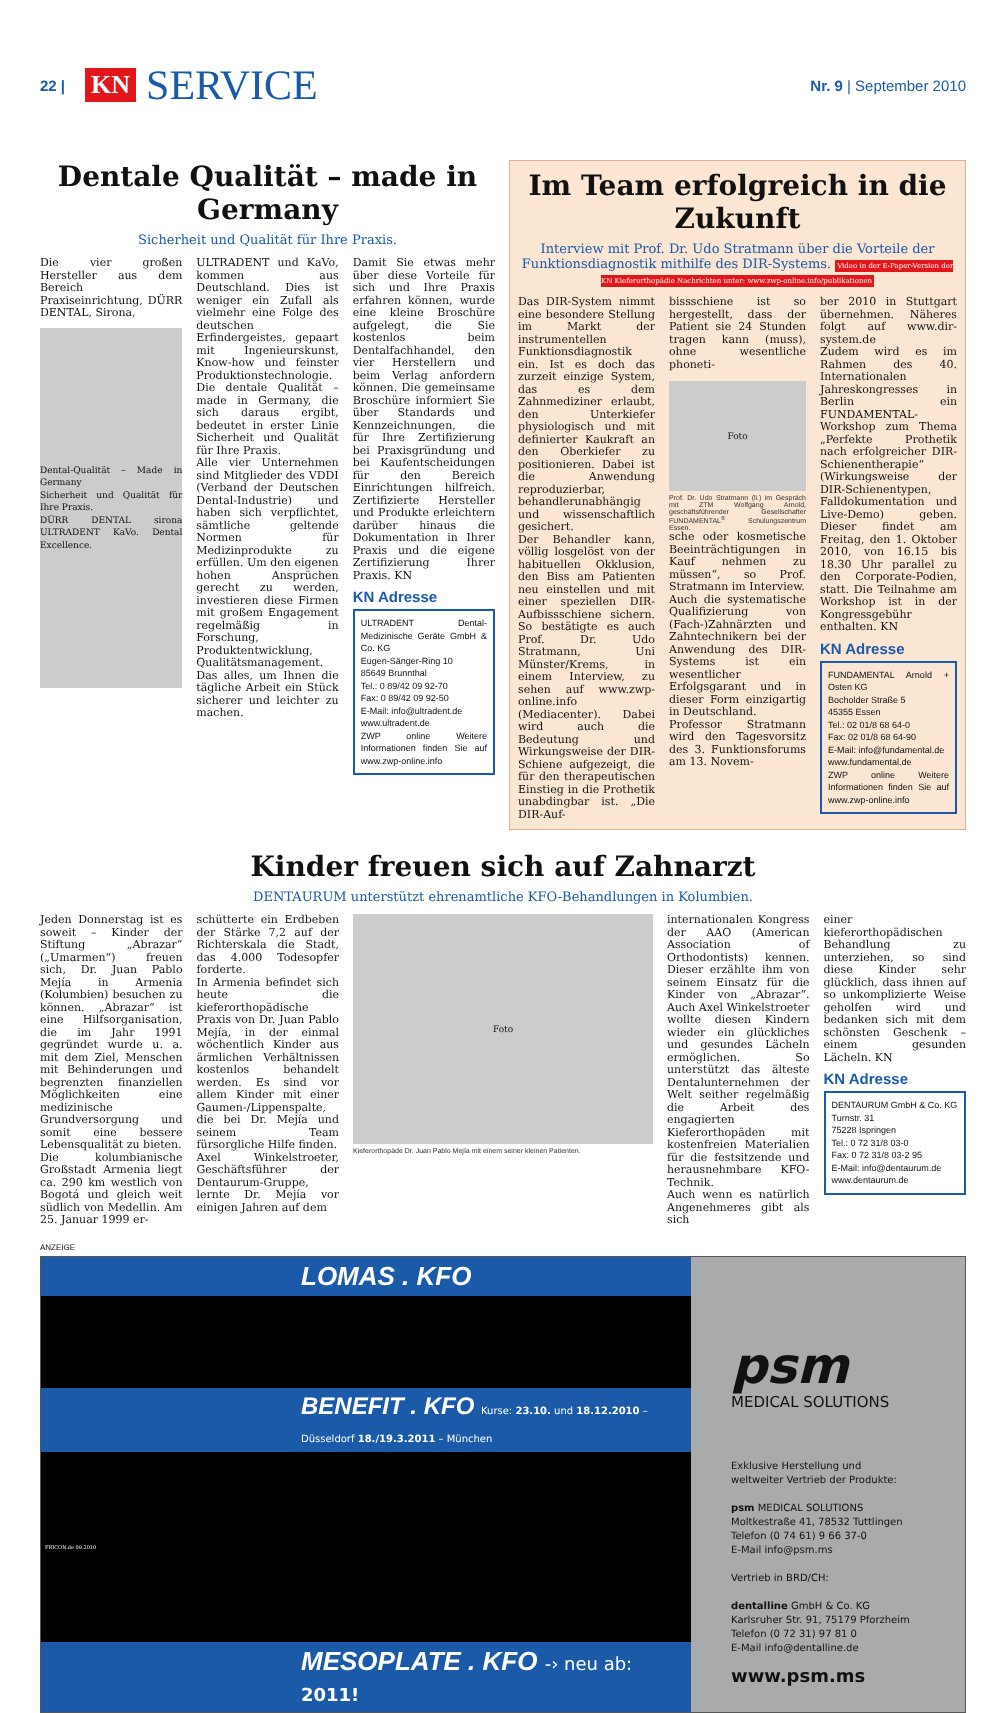22 | KN SERVICE Nr. 9 | September 2010
Dentale Qualität – made in Germany
Sicherheit und Qualität für Ihre Praxis.
Die vier großen Hersteller aus dem Bereich Praxiseinrichtung, DÜRR DENTAL, Sirona,
Dental-Qualität – Made in Germany
Sicherheit und Qualität für Ihre Praxis.
DÜRR DENTAL sirona ULTRADENT KaVo. Dental Excellence.
ULTRADENT und KaVo, kommen aus Deutschland. Dies ist weniger ein Zufall als vielmehr eine Folge des deutschen Erfindergeistes, gepaart mit Ingenieurskunst, Know-how und feinster Produktionstechnologie. Die dentale Qualität – made in Germany, die sich daraus ergibt, bedeutet in erster Linie Sicherheit und Qualität für Ihre Praxis.
Alle vier Unternehmen sind Mitglieder des VDDI (Verband der Deutschen Dental-Industrie) und haben sich verpflichtet, sämtliche geltende Normen für Medizinprodukte zu erfüllen. Um den eigenen hohen Ansprüchen gerecht zu werden, investieren diese Firmen mit großem Engagement regelmäßig in Forschung, Produktentwicklung, Qualitätsmanagement. Das alles, um Ihnen die tägliche Arbeit ein Stück sicherer und leichter zu machen.
Damit Sie etwas mehr über diese Vorteile für sich und Ihre Praxis erfahren können, wurde eine kleine Broschüre aufgelegt, die Sie kostenlos beim Dentalfachhandel, den vier Herstellern und beim Verlag anfordern können. Die gemeinsame Broschüre informiert Sie über Standards und Kennzeichnungen, die für Ihre Zertifizierung bei Praxisgründung und bei Kaufentscheidungen für den Bereich Einrichtungen hilfreich. Zertifizierte Hersteller und Produkte erleichtern darüber hinaus die Dokumentation in Ihrer Praxis und die eigene Zertifizierung Ihrer Praxis. KN
KN Adresse
ULTRADENT Dental-Medizinische Geräte GmbH & Co. KG
Eugen-Sänger-Ring 10
85649 Brunnthal
Tel.: 0 89/42 09 92-70
Fax: 0 89/42 09 92-50
E-Mail: info@ultradent.de
www.ultradent.de
ZWP online Weitere Informationen finden Sie auf www.zwp-online.info
Im Team erfolgreich in die Zukunft
Interview mit Prof. Dr. Udo Stratmann über die Vorteile der Funktionsdiagnostik mithilfe des DIR-Systems. Video in der E-Paper-Version der KN Kieferorthopädie Nachrichten unter: www.zwp-online.info/publikationen
Das DIR-System nimmt eine besondere Stellung im Markt der instrumentellen Funktionsdiagnostik ein. Ist es doch das zurzeit einzige System, das es dem Zahnmediziner erlaubt, den Unterkiefer physiologisch und mit definierter Kaukraft an den Oberkiefer zu positionieren. Dabei ist die Anwendung reproduzierbar, behandlerunabhängig und wissenschaftlich gesichert.
Der Behandler kann, völlig losgelöst von der habituellen Okklusion, den Biss am Patienten neu einstellen und mit einer speziellen DIR-Aufbissschiene sichern. So bestätigte es auch Prof. Dr. Udo Stratmann, Uni Münster/Krems, in einem Interview, zu sehen auf www.zwp-online.info (Mediacenter). Dabei wird auch die Bedeutung und Wirkungsweise der DIR-Schiene aufgezeigt, die für den therapeutischen Einstieg in die Prothetik unabdingbar ist. „Die DIR-Auf-
bissschiene ist so hergestellt, dass der Patient sie 24 Stunden tragen kann (muss), ohne wesentliche phoneti-
Foto
Prof. Dr. Udo Stratmann (li.) im Gespräch mit ZTM Wolfgang Arnold, geschäftsführender Gesellschafter FUNDAMENTAL<sup>®</sup> Schulungszentrum Essen.
sche oder kosmetische Beeinträchtigungen in Kauf nehmen zu müssen“, so Prof. Stratmann im Interview.
Auch die systematische Qualifizierung von (Fach-)Zahnärzten und Zahntechnikern bei der Anwendung des DIR-Systems ist ein wesentlicher Erfolgsgarant und in dieser Form einzigartig in Deutschland.
Professor Stratmann wird den Tagesvorsitz des 3. Funktionsforums am 13. Novem-
ber 2010 in Stuttgart übernehmen. Näheres folgt auf www.dir-system.de
Zudem wird es im Rahmen des 40. Internationalen Jahreskongresses in Berlin ein FUNDAMENTAL-Workshop zum Thema „Perfekte Prothetik nach erfolgreicher DIR-Schienentherapie“ (Wirkungsweise der DIR-Schienentypen, Falldokumentation und Live-Demo) geben. Dieser findet am Freitag, den 1. Oktober 2010, von 16.15 bis 18.30 Uhr parallel zu den Corporate-Podien, statt. Die Teilnahme am Workshop ist in der Kongressgebühr enthalten. KN
KN Adresse
FUNDAMENTAL Arnold + Osten KG
Bocholder Straße 5
45355 Essen
Tel.: 02 01/8 68 64-0
Fax: 02 01/8 68 64-90
E-Mail: info@fundamental.de
www.fundamental.de
ZWP online Weitere Informationen finden Sie auf www.zwp-online.info
Kinder freuen sich auf Zahnarzt
DENTAURUM unterstützt ehrenamtliche KFO-Behandlungen in Kolumbien.
Jeden Donnerstag ist es soweit – Kinder der Stiftung „Abrazar“ („Umarmen“) freuen sich, Dr. Juan Pablo Mejía in Armenia (Kolumbien) besuchen zu können. „Abrazar“ ist eine Hilfsorganisation, die im Jahr 1991 gegründet wurde u. a. mit dem Ziel, Menschen mit Behinderungen und begrenzten finanziellen Möglichkeiten eine medizinische Grundversorgung und somit eine bessere Lebensqualität zu bieten.
Die kolumbianische Großstadt Armenia liegt ca. 290 km westlich von Bogotá und gleich weit südlich von Medellin. Am 25. Januar 1999 er-
schütterte ein Erdbeben der Stärke 7,2 auf der Richterskala die Stadt, das 4.000 Todesopfer forderte.
In Armenia befindet sich heute die kieferorthopädische Praxis von Dr. Juan Pablo Mejía, in der einmal wöchentlich Kinder aus ärmlichen Verhältnissen kostenlos behandelt werden. Es sind vor allem Kinder mit einer Gaumen-/Lippenspalte, die bei Dr. Mejía und seinem Team fürsorgliche Hilfe finden.
Axel Winkelstroeter, Geschäftsführer der Dentaurum-Gruppe, lernte Dr. Mejía vor einigen Jahren auf dem
Foto
Kieferorthopäde Dr. Juan Pablo Mejía mit einem seiner kleinen Patienten.
internationalen Kongress der AAO (American Association of Orthodontists) kennen. Dieser erzählte ihm von seinem Einsatz für die Kinder von „Abrazar“. Auch Axel Winkelstroeter wollte diesen Kindern wieder ein glückliches und gesundes Lächeln ermöglichen. So unterstützt das älteste Dentalunternehmen der Welt seither regelmäßig die Arbeit des engagierten Kieferorthopäden mit kostenfreien Materialien für die festsitzende und herausnehmbare KFO-Technik.
Auch wenn es natürlich Angenehmeres gibt als sich
einer kieferorthopädischen Behandlung zu unterziehen, so sind diese Kinder sehr glücklich, dass ihnen auf so unkomplizierte Weise geholfen wird und bedanken sich mit dem schönsten Geschenk – einem gesunden Lächeln. KN
KN Adresse
DENTAURUM GmbH & Co. KG
Turnstr. 31
75228 Ispringen
Tel.: 0 72 31/8 03-0
Fax: 0 72 31/8 03-2 95
E-Mail: info@dentaurum.de
www.dentaurum.de
ANZEIGE
LOMAS . KFO
BENEFIT . KFO Kurse: 23.10. und 18.12.2010 – Düsseldorf 18./19.3.2011 – München
FRICON.de 09.2010
MESOPLATE . KFO -› neu ab: 2011!
psm
MEDICAL SOLUTIONS
Exklusive Herstellung und
weltweiter Vertrieb der Produkte:
psm MEDICAL SOLUTIONS
Moltkestraße 41, 78532 Tuttlingen
Telefon (0 74 61) 9 66 37-0
E-Mail info@psm.ms
Vertrieb in BRD/CH:
dentalline GmbH & Co. KG
Karlsruher Str. 91, 75179 Pforzheim
Telefon (0 72 31) 97 81 0
E-Mail info@dentalline.de
www.psm.ms